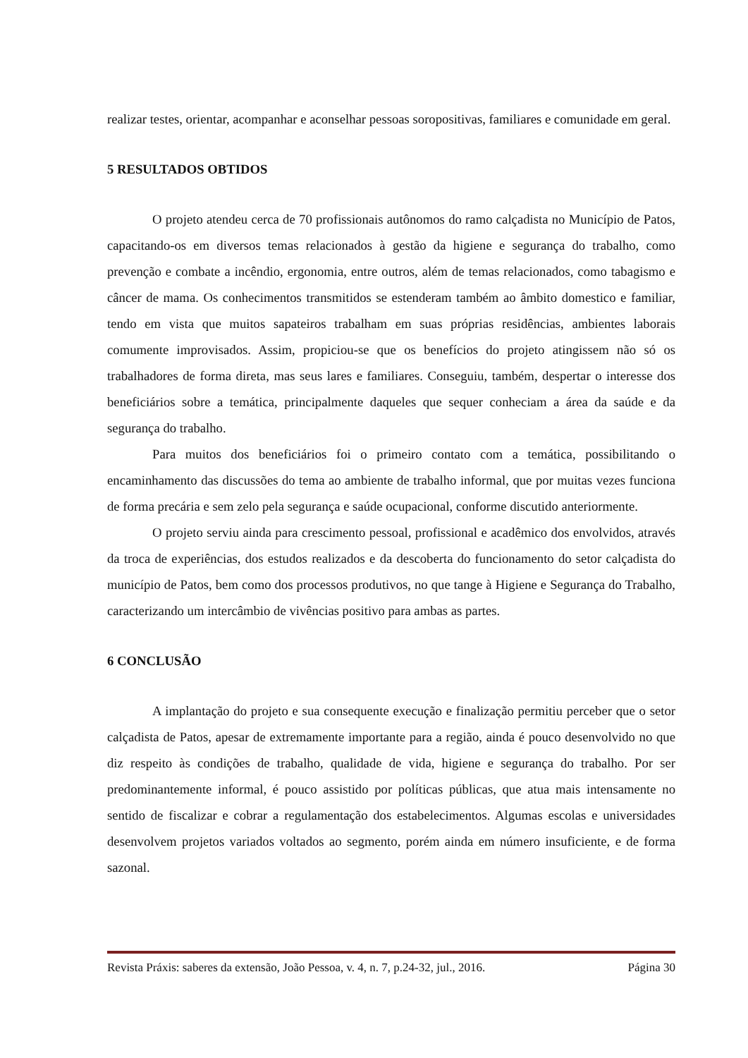realizar testes, orientar, acompanhar e aconselhar pessoas soropositivas, familiares e comunidade em geral.
5 RESULTADOS OBTIDOS
O projeto atendeu cerca de 70 profissionais autônomos do ramo calçadista no Município de Patos, capacitando-os em diversos temas relacionados à gestão da higiene e segurança do trabalho, como prevenção e combate a incêndio, ergonomia, entre outros, além de temas relacionados, como tabagismo e câncer de mama. Os conhecimentos transmitidos se estenderam também ao âmbito domestico e familiar, tendo em vista que muitos sapateiros trabalham em suas próprias residências, ambientes laborais comumente improvisados. Assim, propiciou-se que os benefícios do projeto atingissem não só os trabalhadores de forma direta, mas seus lares e familiares. Conseguiu, também, despertar o interesse dos beneficiários sobre a temática, principalmente daqueles que sequer conheciam a área da saúde e da segurança do trabalho.
Para muitos dos beneficiários foi o primeiro contato com a temática, possibilitando o encaminhamento das discussões do tema ao ambiente de trabalho informal, que por muitas vezes funciona de forma precária e sem zelo pela segurança e saúde ocupacional, conforme discutido anteriormente.
O projeto serviu ainda para crescimento pessoal, profissional e acadêmico dos envolvidos, através da troca de experiências, dos estudos realizados e da descoberta do funcionamento do setor calçadista do município de Patos, bem como dos processos produtivos, no que tange à Higiene e Segurança do Trabalho, caracterizando um intercâmbio de vivências positivo para ambas as partes.
6 CONCLUSÃO
A implantação do projeto e sua consequente execução e finalização permitiu perceber que o setor calçadista de Patos, apesar de extremamente importante para a região, ainda é pouco desenvolvido no que diz respeito às condições de trabalho, qualidade de vida, higiene e segurança do trabalho. Por ser predominantemente informal, é pouco assistido por políticas públicas, que atua mais intensamente no sentido de fiscalizar e cobrar a regulamentação dos estabelecimentos. Algumas escolas e universidades desenvolvem projetos variados voltados ao segmento, porém ainda em número insuficiente, e de forma sazonal.
Revista Práxis: saberes da extensão, João Pessoa, v. 4, n. 7, p.24-32, jul., 2016. Página 30